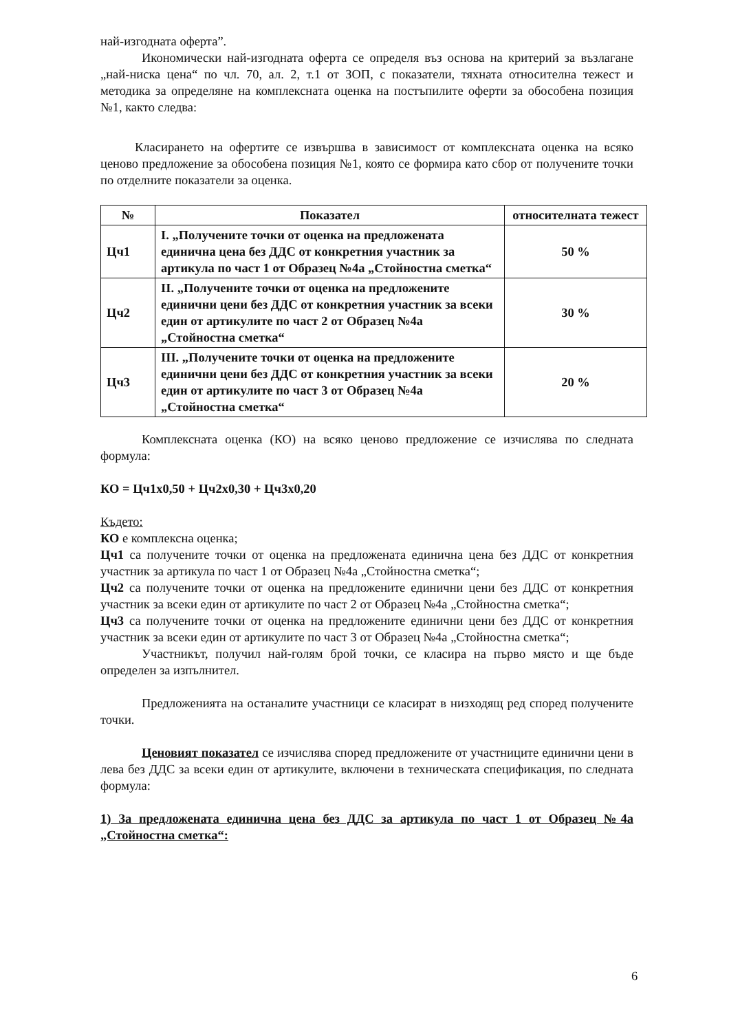най-изгодната оферта”.
Икономически най-изгодната оферта се определя въз основа на критерий за възлагане „най-ниска цена“ по чл. 70, ал. 2, т.1 от ЗОП, с показатели, тяхната относителна тежест и методика за определяне на комплексната оценка на постъпилите оферти за обособена позиция №1, както следва:
Класирането на офертите се извършва в зависимост от комплексната оценка на всяко ценово предложение за обособена позиция №1, която се формира като сбор от получените точки по отделните показатели за оценка.
| № | Показател | относителната тежест |
| --- | --- | --- |
| Цч1 | I. „Получените точки от оценка на предложената единична цена без ДДС от конкретния участник за артикула по част 1 от Образец №4а „Стойностна сметка“ | 50 % |
| Цч2 | II. „Получените точки от оценка на предложените единични цени без ДДС от конкретния участник за всеки един от артикулите по част 2 от Образец №4а „Стойностна сметка“ | 30 % |
| Цч3 | III. „Получените точки от оценка на предложените единични цени без ДДС от конкретния участник за всеки един от артикулите по част 3 от Образец №4а „Стойностна сметка“ | 20 % |
Комплексната оценка (КО) на всяко ценово предложение се изчислява по следната формула:
КО = Цч1х0,50 + Цч2х0,30 + Цч3х0,20
Където:
КО е комплексна оценка;
Цч1 са получените точки от оценка на предложената единична цена без ДДС от конкретния участник за артикула по част 1 от Образец №4а „Стойностна сметка“;
Цч2 са получените точки от оценка на предложените единични цени без ДДС от конкретния участник за всеки един от артикулите по част 2 от Образец №4а „Стойностна сметка“;
Цч3 са получените точки от оценка на предложените единични цени без ДДС от конкретния участник за всеки един от артикулите по част 3 от Образец №4а „Стойностна сметка“;
Участникът, получил най-голям брой точки, се класира на първо място и ще бъде определен за изпълнител.
Предложенията на останалите участници се класират в низходящ ред според получените точки.
Ценовият показател се изчислява според предложените от участниците единични цени в лева без ДДС за всеки един от артикулите, включени в техническата спецификация, по следната формула:
1) За предложената единична цена без ДДС за артикула по част 1 от Образец №4а „Стойностна сметка“:
6